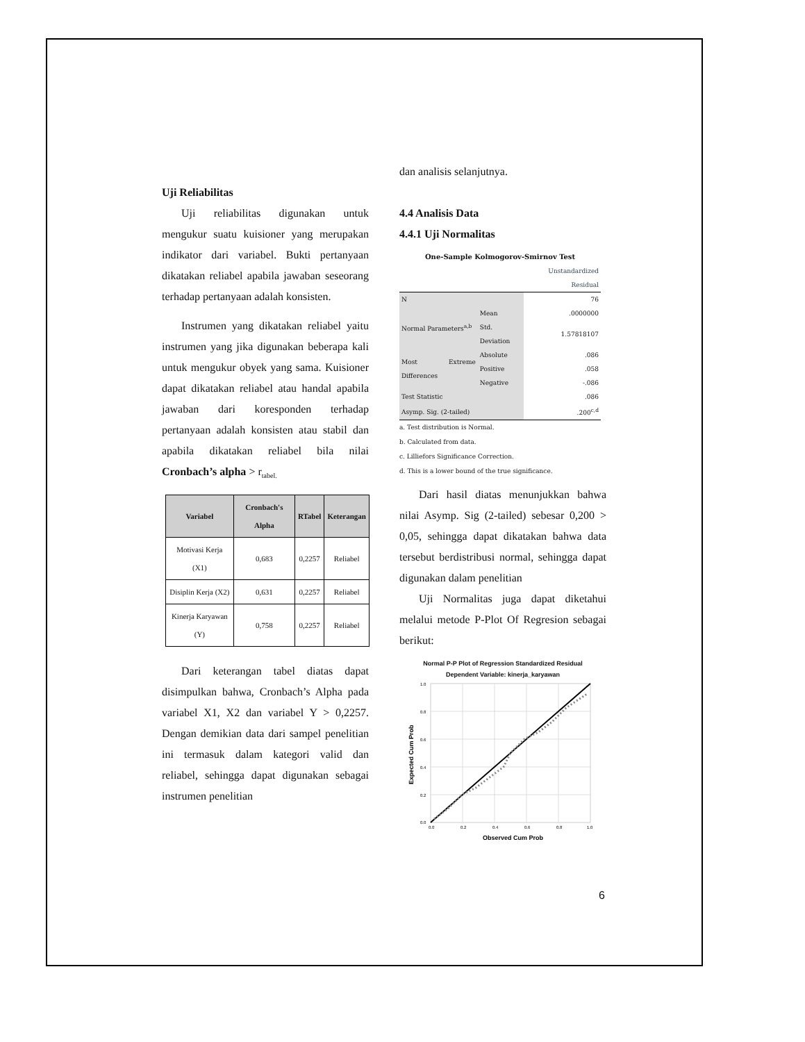Uji Reliabilitas
Uji reliabilitas digunakan untuk mengukur suatu kuisioner yang merupakan indikator dari variabel. Bukti pertanyaan dikatakan reliabel apabila jawaban seseorang terhadap pertanyaan adalah konsisten.
Instrumen yang dikatakan reliabel yaitu instrumen yang jika digunakan beberapa kali untuk mengukur obyek yang sama. Kuisioner dapat dikatakan reliabel atau handal apabila jawaban dari koresponden terhadap pertanyaan adalah konsisten atau stabil dan apabila dikatakan reliabel bila nilai Cronbach’s alpha > r<sub>tabel.</sub>
| Variabel | Cronbach's Alpha | RTabel | Keterangan |
| --- | --- | --- | --- |
| Motivasi Kerja (X1) | 0,683 | 0,2257 | Reliabel |
| Disiplin Kerja (X2) | 0,631 | 0,2257 | Reliabel |
| Kinerja Karyawan (Y) | 0,758 | 0,2257 | Reliabel |
Dari keterangan tabel diatas dapat disimpulkan bahwa, Cronbach’s Alpha pada variabel X1, X2 dan variabel Y > 0,2257. Dengan demikian data dari sampel penelitian ini termasuk dalam kategori valid dan reliabel, sehingga dapat digunakan sebagai instrumen penelitian
dan analisis selanjutnya.
4.4 Analisis Data
4.4.1 Uji Normalitas
One-Sample Kolmogorov-Smirnov Test
| | | Unstandardized Residual |
| N | | 76 |
| Normal Parameters<sup>a,b</sup> | Mean | .0000000 |
| | Std. Deviation | 1.57818107 |
| Most Extreme Differences | Absolute | .086 |
| | Positive | .058 |
| | Negative | -.086 |
| Test Statistic | | .086 |
| Asymp. Sig. (2-tailed) | | .200<sup>c,d</sup> |
a. Test distribution is Normal.
b. Calculated from data.
c. Lilliefors Significance Correction.
d. This is a lower bound of the true significance.
Dari hasil diatas menunjukkan bahwa nilai Asymp. Sig (2-tailed) sebesar 0,200 > 0,05, sehingga dapat dikatakan bahwa data tersebut berdistribusi normal, sehingga dapat digunakan dalam penelitian
Uji Normalitas juga dapat diketahui melalui metode P-Plot Of Regresion sebagai berikut:
Normal P-P Plot of Regression Standardized Residual
Dependent Variable: kinerja_karyawan
1.0
0.8
0.6
0.4
0.2
0.0
0.0
0.2
0.4
0.6
0.8
1.0
Observed Cum Prob
Expected Cum Prob
6